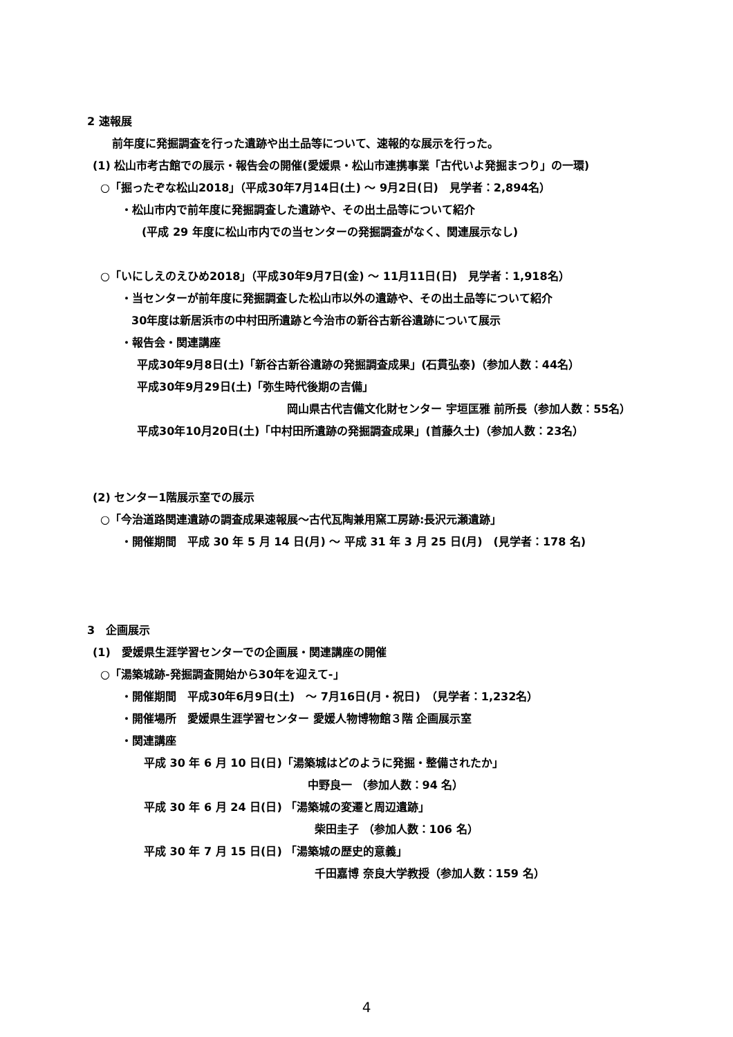2 速報展
前年度に発掘調査を行った遺跡や出土品等について、速報的な展示を行った。
(1) 松山市考古館での展示・報告会の開催(愛媛県・松山市連携事業「古代いよ発掘まつり」の一環)
○「掘ったぞな松山2018」（平成30年7月14日(土) ～ 9月2日(日)　見学者：2,894名）
・松山市内で前年度に発掘調査した遺跡や、その出土品等について紹介
(平成 29 年度に松山市内での当センターの発掘調査がなく、関連展示なし)
○「いにしえのえひめ2018」（平成30年9月7日(金) ～ 11月11日(日)　見学者：1,918名）
・当センターが前年度に発掘調査した松山市以外の遺跡や、その出土品等について紹介
30年度は新居浜市の中村田所遺跡と今治市の新谷古新谷遺跡について展示
・報告会・関連講座
平成30年9月8日(土)「新谷古新谷遺跡の発掘調査成果」(石貫弘泰)（参加人数：44名）
平成30年9月29日(土)「弥生時代後期の吉備」
岡山県古代吉備文化財センター 宇垣匡雅 前所長（参加人数：55名）
平成30年10月20日(土)「中村田所遺跡の発掘調査成果」(首藤久士)（参加人数：23名）
(2) センター1階展示室での展示
○「今治道路関連遺跡の調査成果速報展～古代瓦陶兼用窯工房跡:長沢元瀬遺跡」
・開催期間　平成 30 年 5 月 14 日(月) ～ 平成 31 年 3 月 25 日(月)　(見学者：178 名)
3　企画展示
(1)　愛媛県生涯学習センターでの企画展・関連講座の開催
○「湯築城跡-発掘調査開始から30年を迎えて-」
・開催期間　平成30年6月9日(土)　～ 7月16日(月・祝日)　（見学者：1,232名）
・開催場所　愛媛県生涯学習センター 愛媛人物博物館３階 企画展示室
・関連講座
平成 30 年 6 月 10 日(日)「湯築城はどのように発掘・整備されたか」
中野良一 （参加人数：94 名）
平成 30 年 6 月 24 日(日) 「湯築城の変遷と周辺遺跡」
柴田圭子 （参加人数：106 名）
平成 30 年 7 月 15 日(日) 「湯築城の歴史的意義」
千田嘉博 奈良大学教授（参加人数：159 名）
4